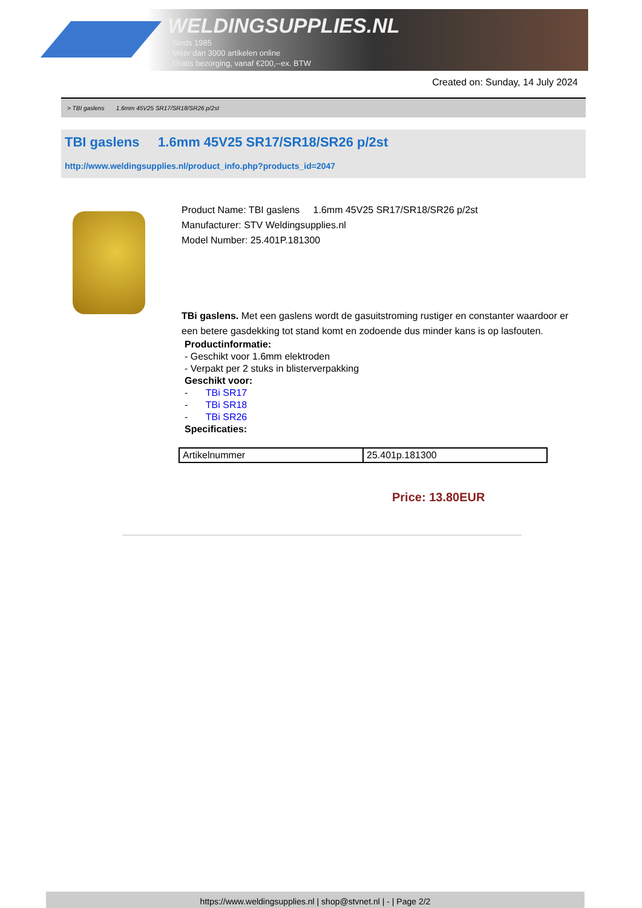WELDINGSUPPLIES.NL
- Sinds 1985
- Méér dan 3000 artikelen online
- Gratis bezorging, vanaf €200,--ex. BTW
Created on: Sunday, 14 July 2024
> TBI gaslens 1.6mm 45V25 SR17/SR18/SR26 p/2st
TBI gaslens 1.6mm 45V25 SR17/SR18/SR26 p/2st
http://www.weldingsupplies.nl/product_info.php?products_id=2047
Product Name: TBI gaslens 1.6mm 45V25 SR17/SR18/SR26 p/2st
Manufacturer: STV Weldingsupplies.nl
Model Number: 25.401P.181300
TBi gaslens. Met een gaslens wordt de gasuitstroming rustiger en constanter waardoor er een betere gasdekking tot stand komt en zodoende dus minder kans is op lasfouten.
Productinformatie:
- Geschikt voor 1.6mm elektroden
- Verpakt per 2 stuks in blisterverpakking
Geschikt voor:
- TBi SR17
- TBi SR18
- TBi SR26
Specificaties:
| Artikelnummer | 25.401p.181300 |
Price: 13.80EUR
https://www.weldingsupplies.nl | shop@stvnet.nl | - | Page 2/2